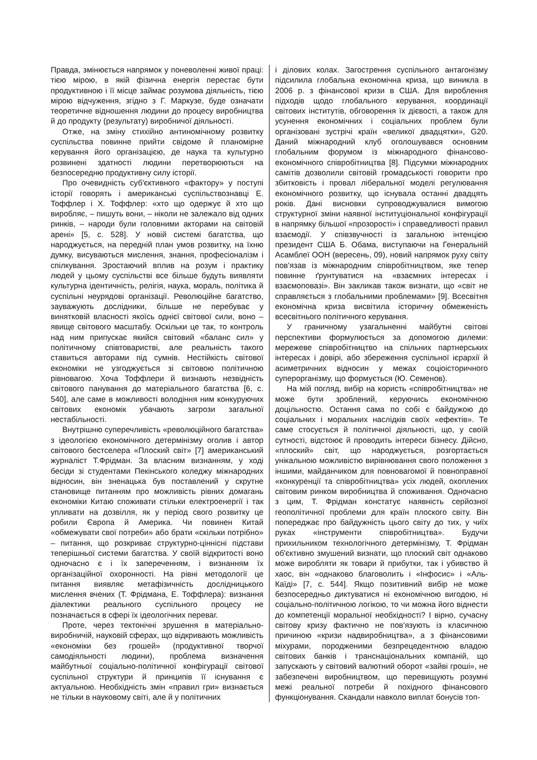Правда, змінюється напрямок у поневоленні живої праці: тією мірою, в якій фізична енергія перестає бути продуктивною і її місце займає розумова діяльність, тією мірою відчуження, згідно з Г. Маркузе, буде означати теоретичне відношення людини до процесу виробництва й до продукту (результату) виробничої діяльності.
Отже, на зміну стихійно антиномічному розвитку суспільства повинне прийти свідоме й планомірне керування його організацією, де наука та культурно розвинені здатності людини перетворюються на безпосередню продуктивну силу історії.
Про очевидність суб'єктивного «фактору» у поступі історії говорять і американські суспільствознавці Е. Тоффлер і Х. Тоффлер: «хто що одержує й хто що виробляє, – пишуть вони, – ніколи не залежало від одних ринків, – народи були головними акторами на світовій арені» [5, с. 528]. У новій системі багатства, що народжується, на передній план умов розвитку, на їхню думку, висуваються мислення, знання, професіоналізм і спілкування. Зростаючий вплив на розум і практику людей у цьому суспільстві все більше будуть виявляти культурна ідентичність, релігія, наука, мораль, політика й суспільні неурядові організації. Революційне багатство, зауважують дослідники, більше не перебуває у винятковій власності якоїсь однієї світової сили, воно – явище світового масштабу. Оскільки це так, то контроль над ним припускає якийся світовий «баланс сил» у політичному співтоваристві, але реальність такого ставиться авторами під сумнів. Нестійкість світової економіки не узгоджується зі світовою політичною рівновагою. Хоча Тоффлери й визнають незвідність світового панування до матеріального багатства [6, с. 540], але саме в можливості володіння ним конкуруючих світових економік убачають загрози загальної нестабільності.
Внутрішню суперечливість «революційного багатства» з ідеологією економічного детермінізму оголив і автор світового бестселера «Плоский світ» [7] американський журналіст Т.Фрідман. За власним визнанням, у ході бесіди зі студентами Пекінського коледжу міжнародних відносин, він зненацька був поставлений у скрутне становище питанням про можливість рівних домагань економіки Китаю споживати стільки електроенергії і так упливати на дозвілля, як у період свого розвитку це робили Європа й Америка. Чи повинен Китай «обмежувати свої потреби» або брати «скільки потрібно» – питання, що розкриває структурно-ціннісні підстави теперішньої системи багатства. У своїй відкритості воно одночасно є і їх запереченням, і визнанням їх організаційної охоронності. На рівні методології це питання виявляє метафізичність дослідницького мислення вчених (Т. Фрідмана, Е. Тоффлера): визнання діалектики реального суспільного процесу не позначається в сфері їх ідеологічних переваг.
Проте, через тектонічні зрушення в матеріально-виробничій, науковій сферах, що відкривають можливість «економіки без грошей» (продуктивної творчої самодіяльності людини), проблема визначення майбутньої соціально-політичної конфігурації світової суспільної структури й принципів її існування є актуальною. Необхідність змін «правил гри» визнається не тільки в науковому світі, але й у політичних
і ділових колах. Загострення суспільного антагонізму підсилила глобальна економічна криза, що виникла в 2006 р. з фінансової кризи в США. Для вироблення підходів щодо глобального керування, координації світових інститутів, обговорення їх дієвості, а також для усунення економічних і соціальних проблем були організовані зустрічі країн «великої двадцятки», G20. Даний міжнародний клуб оголошувався основним глобальним форумом із міжнародного фінансово-економічного співробітництва [8]. Підсумки міжнародних самітів дозволили світовій громадськості говорити про збитковість і провал ліберальної моделі регулювання економічного розвитку, що існувала останні двадцять років. Дані висновки супроводжувалися вимогою структурної зміни наявної інституціональної конфігурації в напрямку більшої «прозорості» і справедливості правил взаємодії. У співзвучності із загальною інтенцією президент США Б. Обама, виступаючи на Генеральній Асамблеї ООН (вересень, 09), новий напрямок руху світу пов'язав із міжнародним співробітництвом, яке тепер повинне ґрунтуватися на «взаємних інтересах і взаємоповазі». Він закликав також визнати, що «світ не справляється з глобальними проблемами» [9]. Всесвітня економічна криза висвітила історичну обмеженість всесвітнього політичного керування.
У граничному узагальненні майбутні світові перспективи формулюється за допомогою дилеми: мережеве співробітництво на спільних партнерських інтересах і довірі, або збереження суспільної ієрархії й асиметричних відносин у межах соціоісторичного суперорганізму, що формується (Ю. Семенов).
На мій погляд, вибір на користь «співробітництва» не може бути зроблений, керуючись економічною доцільностю. Остання сама по собі є байдужою до соціальних і моральних наслідків своїх «ефектів». Те саме стосується й політичної діяльності, що, у своїй сутності, відстоює й проводить інтереси бізнесу. Дійсно, «плоский» світ, що народжується, розгортається унікальною можливістю вирівнювання свого положення з іншими, майданчиком для повновагомої й повноправної «конкуренції та співробітництва» усіх людей, охоплених світовим ринком виробництва й споживання. Одночасно з цим, Т. Фрідман констатує наявність серйозної геополітичної проблеми для країн плоского світу. Він попереджає про байдужність цього світу до тих, у чиїх руках «інструменти співробітництва». Будучи прихильником технологічного детермінізму, Т. Фрідман об'єктивно змушений визнати, що плоский світ однаково може виробляти як товари й прибутки, так і убивство й хаос, він «однаково благоволить і «Інфосис» і «Аль-Каїді» [7, с. 544]. Якщо позитивний вибір не може безпосередньо диктуватися ні економічною вигодою, ні соціально-політичною логікою, то чи можна його віднести до компетенції моральної необхідності? І вірно, сучасну світову кризу фактично не пов'язують із класичною причиною «кризи надвиробництва», а з фінансовими міхурами, породженими безпрецедентною владою світових банків і транснаціональних компаній, що запускають у світовий валютний оборот «зайві гроші», не забезпечені виробництвом, що перевищують розумні межі реальної потреби й похідного фінансового функціонування. Скандали навколо виплат бонусів топ-